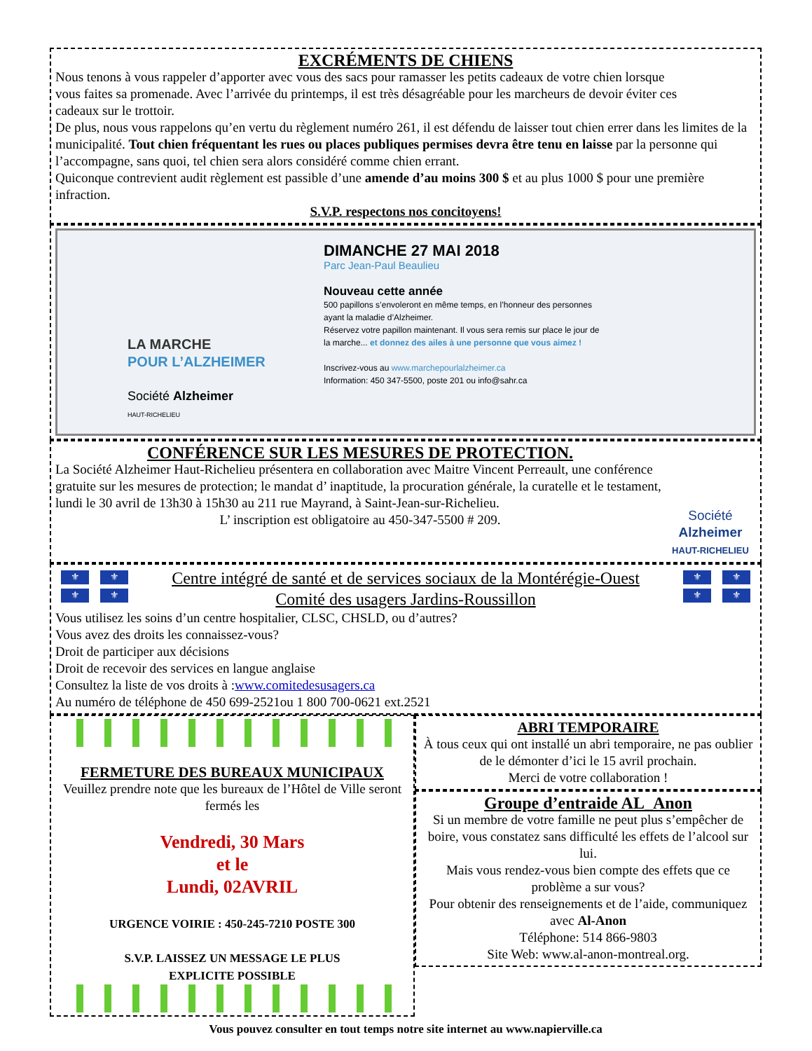EXCRÉMENTS DE CHIENS
Nous tenons à vous rappeler d’apporter avec vous des sacs pour ramasser les petits cadeaux de votre chien lorsque vous faites sa promenade. Avec l’arrivée du printemps, il est très désagréable pour les marcheurs de devoir éviter ces cadeaux sur le trottoir.
De plus, nous vous rappelons qu’en vertu du règlement numéro 261, il est défendu de laisser tout chien errer dans les limites de la municipalité. Tout chien fréquentant les rues ou places publiques permises devra être tenu en laisse par la personne qui l’accompagne, sans quoi, tel chien sera alors considéré comme chien errant.
Quiconque contrevient audit règlement est passible d’une amende d’au moins 300 $ et au plus 1000 $ pour une première infraction.
S.V.P. respectons nos concitoyens!
LA MARCHE
POUR L’ALZHEIMER
Société Alzheimer
HAUT-RICHELIEU
DIMANCHE 27 MAI 2018
Parc Jean-Paul Beaulieu
Nouveau cette année
500 papillons s’envoleront en même temps, en l’honneur des personnes ayant la maladie d’Alzheimer.
Réservez votre papillon maintenant. Il vous sera remis sur place le jour de la marche... et donnez des ailes à une personne que vous aimez !
Inscrivez-vous au www.marchepourlalzheimer.ca
Information: 450 347-5500, poste 201 ou info@sahr.ca
CONFÉRENCE SUR LES MESURES DE PROTECTION.
La Société Alzheimer Haut-Richelieu présentera en collaboration avec Maitre Vincent Perreault, une conférence gratuite sur les mesures de protection; le mandat d’ inaptitude, la procuration générale, la curatelle et le testament, lundi le 30 avril de 13h30 à 15h30 au 211 rue Mayrand, à Saint-Jean-sur-Richelieu.
L’ inscription est obligatoire au 450-347-5500 # 209.
Société
Alzheimer
HAUT-RICHELIEU
⚜ ⚜
⚜ ⚜
Centre intégré de santé et de services sociaux de la Montérégie-Ouest
Comité des usagers Jardins-Roussillon
⚜ ⚜
⚜ ⚜
Vous utilisez les soins d’un centre hospitalier, CLSC, CHSLD, ou d’autres?
Vous avez des droits les connaissez-vous?
Droit de participer aux décisions
Droit de recevoir des services en langue anglaise
Consultez la liste de vos droits à :www.comitedesusagers.ca
Au numéro de téléphone de 450 699-2521ou 1 800 700-0621 ext.2521
FERMETURE DES BUREAUX MUNICIPAUX
Veuillez prendre note que les bureaux de l’Hôtel de Ville seront fermés les
Vendredi, 30 Mars
et le
Lundi, 02AVRIL
URGENCE VOIRIE : 450-245-7210 POSTE 300
S.V.P. LAISSEZ UN MESSAGE LE PLUS
EXPLICITE POSSIBLE
ABRI TEMPORAIRE
À tous ceux qui ont installé un abri temporaire, ne pas oublier de le démonter d’ici le 15 avril prochain.
Merci de votre collaboration !
Groupe d’entraide AL_Anon
Si un membre de votre famille ne peut plus s’empêcher de boire, vous constatez sans difficulté les effets de l’alcool sur lui.
Mais vous rendez-vous bien compte des effets que ce problème a sur vous?
Pour obtenir des renseignements et de l’aide, communiquez avec Al-Anon
Téléphone: 514 866-9803
Site Web: www.al-anon-montreal.org.
Vous pouvez consulter en tout temps notre site internet au www.napierville.ca